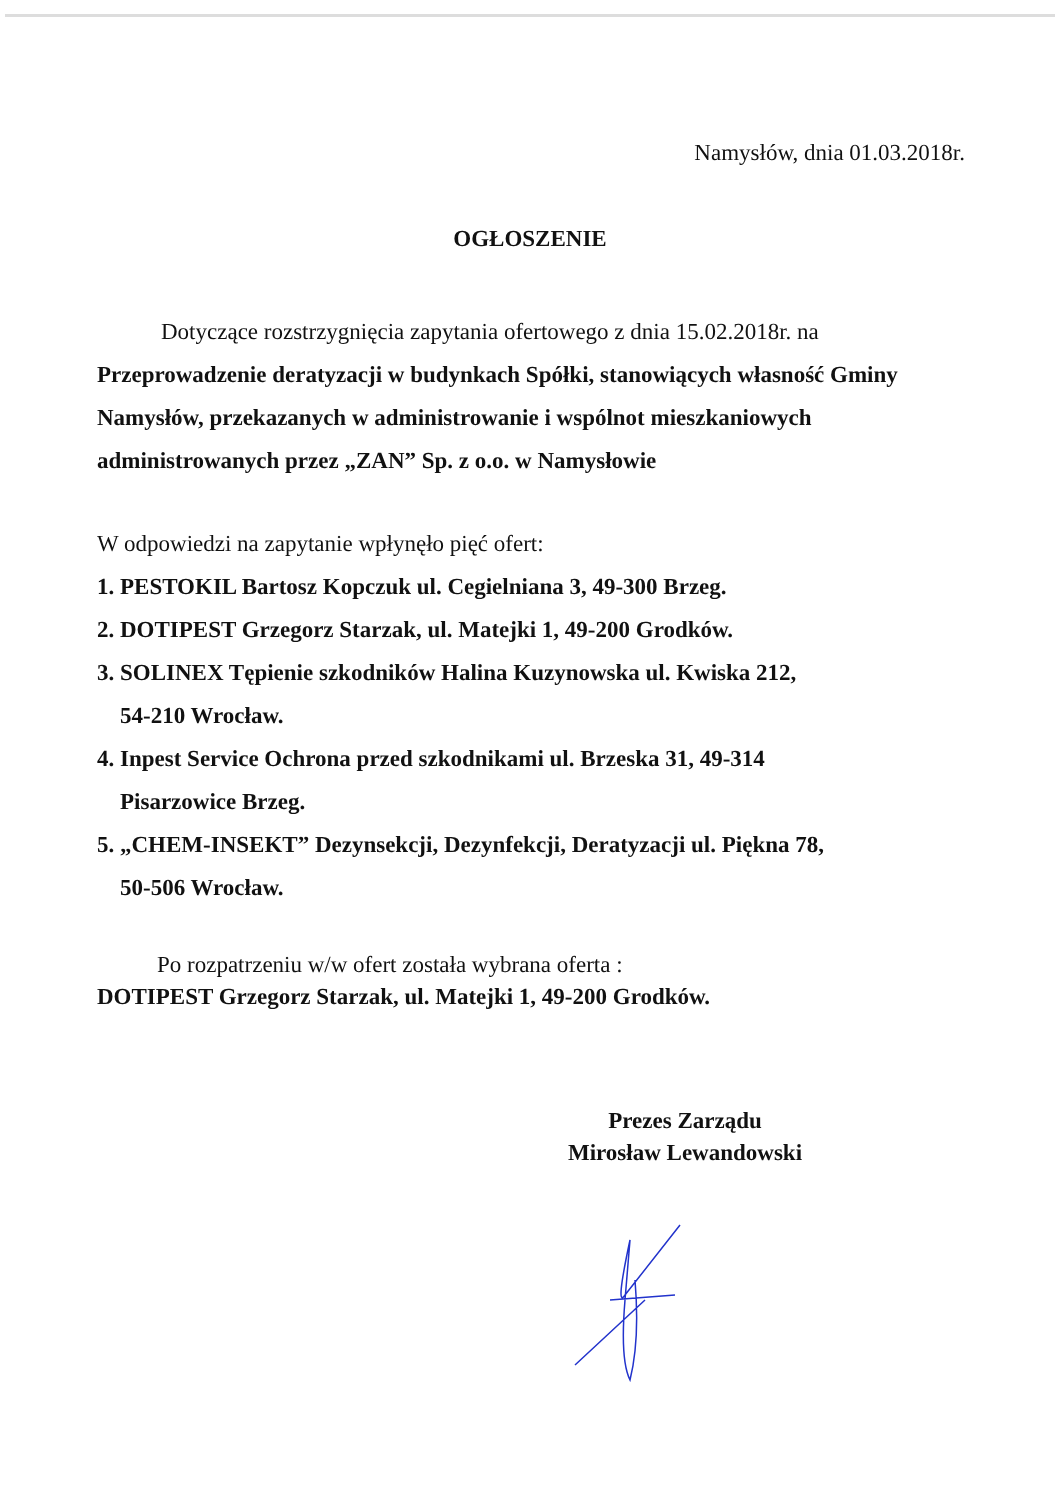Namysłów, dnia 01.03.2018r.
OGŁOSZENIE
Dotyczące rozstrzygnięcia zapytania ofertowego z dnia 15.02.2018r. na Przeprowadzenie deratyzacji w budynkach Spółki, stanowiących własność Gminy Namysłów, przekazanych w administrowanie i wspólnot mieszkaniowych administrowanych przez „ZAN” Sp. z o.o. w Namysłowie
W odpowiedzi na zapytanie wpłynęło pięć ofert:
1. PESTOKIL Bartosz Kopczuk ul. Cegielniana 3, 49-300 Brzeg.
2. DOTIPEST Grzegorz Starzak, ul. Matejki 1, 49-200 Grodków.
3. SOLINEX Tępienie szkodników Halina Kuzynowska ul. Kwiska 212,
54-210 Wrocław.
4. Inpest Service Ochrona przed szkodnikami ul. Brzeska 31, 49-314
Pisarzowice Brzeg.
5. „CHEM-INSEKT” Dezynsekcji, Dezynfekcji, Deratyzacji ul. Piękna 78,
50-506 Wrocław.
Po rozpatrzeniu w/w ofert została wybrana oferta :
DOTIPEST Grzegorz Starzak, ul. Matejki 1, 49-200 Grodków.
Prezes Zarządu
Mirosław Lewandowski